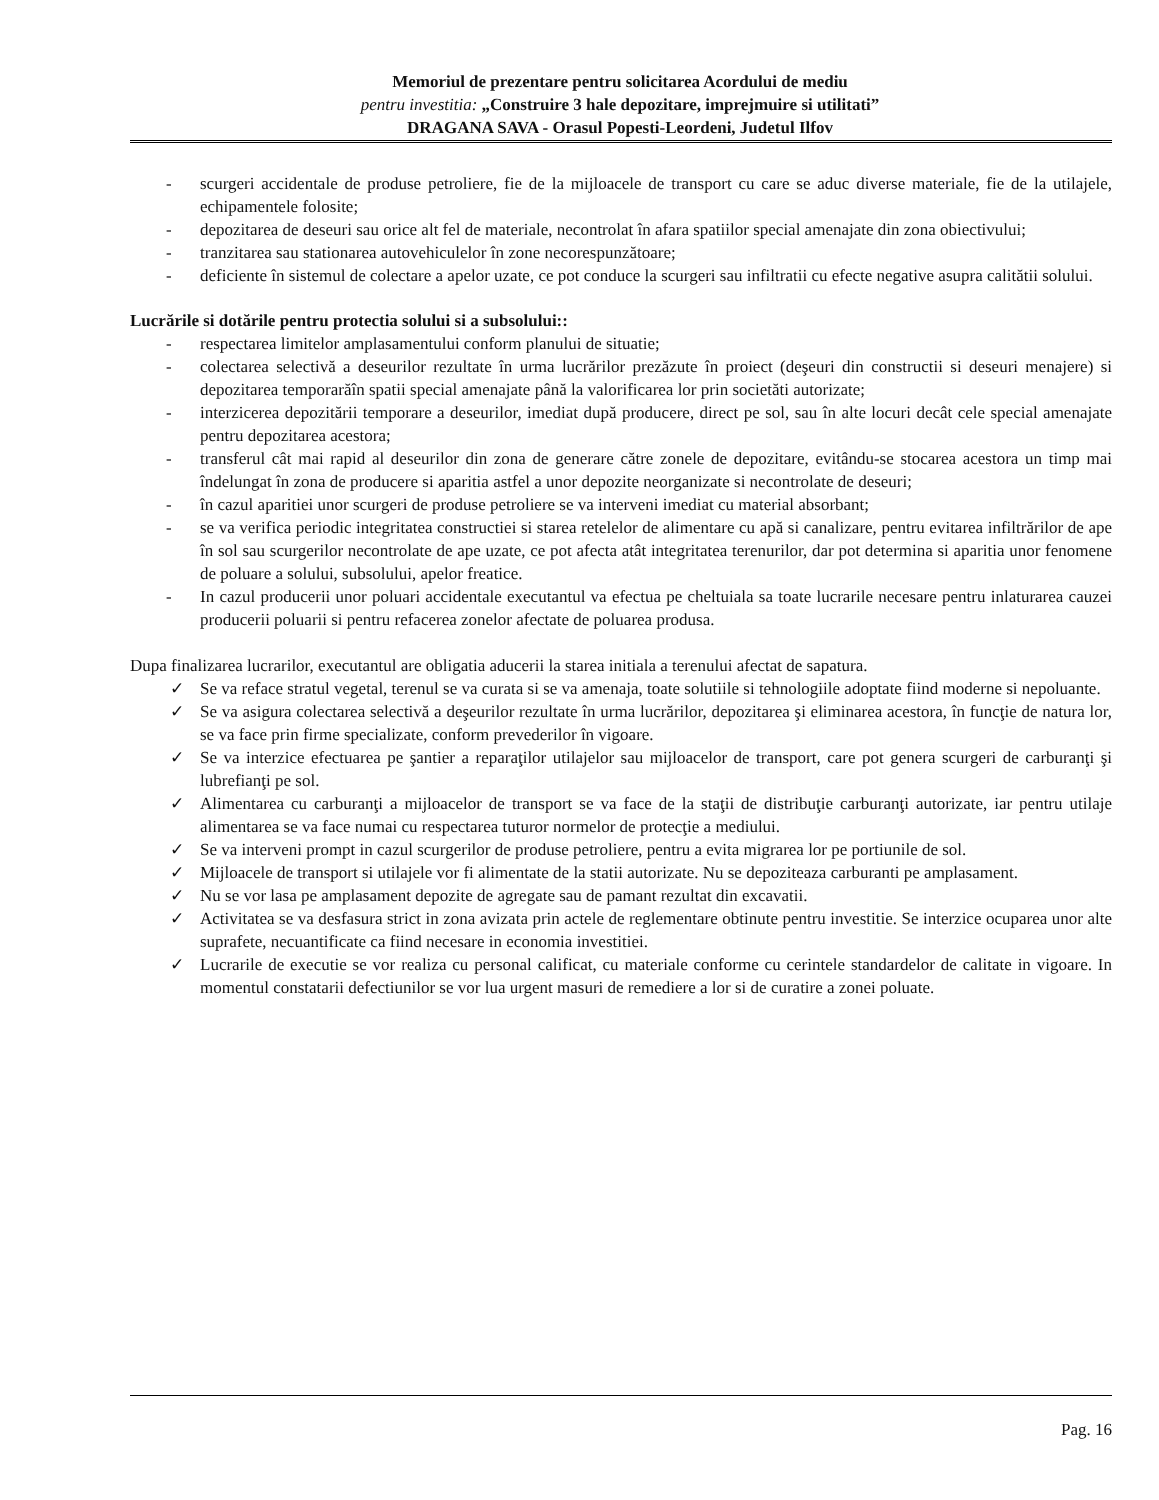Memoriul de prezentare pentru solicitarea Acordului de mediu
pentru investitia: „Construire 3 hale depozitare, imprejmuire si utilitati”
DRAGANA SAVA - Orasul Popesti-Leordeni, Judetul Ilfov
- scurgeri accidentale de produse petroliere, fie de la mijloacele de transport cu care se aduc diverse materiale, fie de la utilajele, echipamentele folosite;
- depozitarea de deseuri sau orice alt fel de materiale, necontrolat în afara spatiilor special amenajate din zona obiectivului;
- tranzitarea sau stationarea autovehiculelor în zone necorespunzătoare;
- deficiente în sistemul de colectare a apelor uzate, ce pot conduce la scurgeri sau infiltratii cu efecte negative asupra calitătii solului.
Lucrările si dotările pentru protectia solului si a subsolului::
- respectarea limitelor amplasamentului conform planului de situatie;
- colectarea selectivă a deseurilor rezultate în urma lucrărilor prezăzute în proiect (deşeuri din constructii si deseuri menajere) si depozitarea temporarăîn spatii special amenajate până la valorificarea lor prin societăti autorizate;
- interzicerea depozitării temporare a deseurilor, imediat după producere, direct pe sol, sau în alte locuri decât cele special amenajate pentru depozitarea acestora;
- transferul cât mai rapid al deseurilor din zona de generare către zonele de depozitare, evitându-se stocarea acestora un timp mai îndelungat în zona de producere si aparitia astfel a unor depozite neorganizate si necontrolate de deseuri;
- în cazul aparitiei unor scurgeri de produse petroliere se va interveni imediat cu material absorbant;
- se va verifica periodic integritatea constructiei si starea retelelor de alimentare cu apă si canalizare, pentru evitarea infiltrărilor de ape în sol sau scurgerilor necontrolate de ape uzate, ce pot afecta atât integritatea terenurilor, dar pot determina si aparitia unor fenomene de poluare a solului, subsolului, apelor freatice.
- In cazul producerii unor poluari accidentale executantul va efectua pe cheltuiala sa toate lucrarile necesare pentru inlaturarea cauzei producerii poluarii si pentru refacerea zonelor afectate de poluarea produsa.
Dupa finalizarea lucrarilor, executantul are obligatia aducerii la starea initiala a terenului afectat de sapatura.
✓ Se va reface stratul vegetal, terenul se va curata si se va amenaja, toate solutiile si tehnologiile adoptate fiind moderne si nepoluante.
✓ Se va asigura colectarea selectivă a deşeurilor rezultate în urma lucrărilor, depozitarea şi eliminarea acestora, în funcţie de natura lor, se va face prin firme specializate, conform prevederilor în vigoare.
✓ Se va interzice efectuarea pe şantier a reparaţilor utilajelor sau mijloacelor de transport, care pot genera scurgeri de carburanţi şi lubrefianţi pe sol.
✓ Alimentarea cu carburanţi a mijloacelor de transport se va face de la staţii de distribuţie carburanţi autorizate, iar pentru utilaje alimentarea se va face numai cu respectarea tuturor normelor de protecţie a mediului.
✓ Se va interveni prompt in cazul scurgerilor de produse petroliere, pentru a evita migrarea lor pe portiunile de sol.
✓ Mijloacele de transport si utilajele vor fi alimentate de la statii autorizate. Nu se depoziteaza carburanti pe amplasament.
✓ Nu se vor lasa pe amplasament depozite de agregate sau de pamant rezultat din excavatii.
✓ Activitatea se va desfasura strict in zona avizata prin actele de reglementare obtinute pentru investitie. Se interzice ocuparea unor alte suprafete, necuantificate ca fiind necesare in economia investitiei.
✓ Lucrarile de executie se vor realiza cu personal calificat, cu materiale conforme cu cerintele standardelor de calitate in vigoare. In momentul constatarii defectiunilor se vor lua urgent masuri de remediere a lor si de curatire a zonei poluate.
Pag. 16